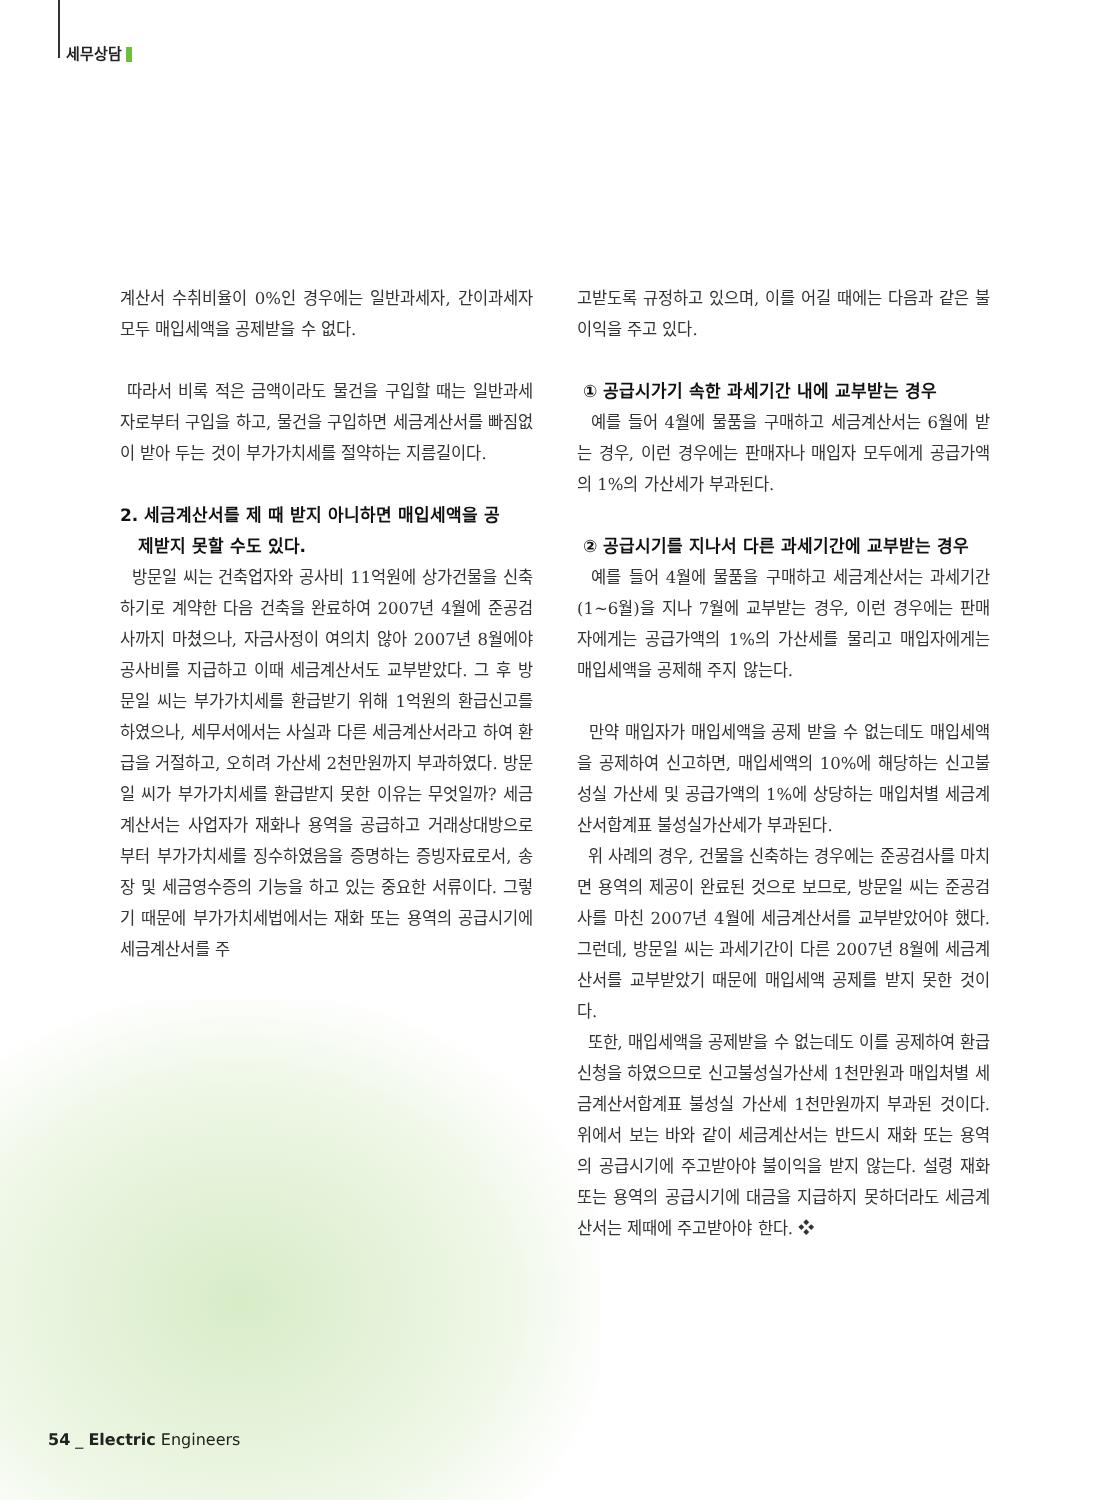세무상담
계산서 수취비율이 0%인 경우에는 일반과세자, 간이과세자 모두 매입세액을 공제받을 수 없다.
따라서 비록 적은 금액이라도 물건을 구입할 때는 일반과세자로부터 구입을 하고, 물건을 구입하면 세금계산서를 빠짐없이 받아 두는 것이 부가가치세를 절약하는 지름길이다.
2. 세금계산서를 제 때 받지 아니하면 매입세액을 공
제받지 못할 수도 있다.
방문일 씨는 건축업자와 공사비 11억원에 상가건물을 신축하기로 계약한 다음 건축을 완료하여 2007년 4월에 준공검사까지 마쳤으나, 자금사정이 여의치 않아 2007년 8월에야 공사비를 지급하고 이때 세금계산서도 교부받았다. 그 후 방문일 씨는 부가가치세를 환급받기 위해 1억원의 환급신고를 하였으나, 세무서에서는 사실과 다른 세금계산서라고 하여 환급을 거절하고, 오히려 가산세 2천만원까지 부과하였다. 방문일 씨가 부가가치세를 환급받지 못한 이유는 무엇일까? 세금계산서는 사업자가 재화나 용역을 공급하고 거래상대방으로부터 부가가치세를 징수하였음을 증명하는 증빙자료로서, 송장 및 세금영수증의 기능을 하고 있는 중요한 서류이다. 그렇기 때문에 부가가치세법에서는 재화 또는 용역의 공급시기에 세금계산서를 주
고받도록 규정하고 있으며, 이를 어길 때에는 다음과 같은 불이익을 주고 있다.
① 공급시가기 속한 과세기간 내에 교부받는 경우
예를 들어 4월에 물품을 구매하고 세금계산서는 6월에 받는 경우, 이런 경우에는 판매자나 매입자 모두에게 공급가액의 1%의 가산세가 부과된다.
② 공급시기를 지나서 다른 과세기간에 교부받는 경우
예를 들어 4월에 물품을 구매하고 세금계산서는 과세기간 (1~6월)을 지나 7월에 교부받는 경우, 이런 경우에는 판매자에게는 공급가액의 1%의 가산세를 물리고 매입자에게는 매입세액을 공제해 주지 않는다.
만약 매입자가 매입세액을 공제 받을 수 없는데도 매입세액을 공제하여 신고하면, 매입세액의 10%에 해당하는 신고불성실 가산세 및 공급가액의 1%에 상당하는 매입처별 세금계산서합계표 불성실가산세가 부과된다.
위 사례의 경우, 건물을 신축하는 경우에는 준공검사를 마치면 용역의 제공이 완료된 것으로 보므로, 방문일 씨는 준공검사를 마친 2007년 4월에 세금계산서를 교부받았어야 했다. 그런데, 방문일 씨는 과세기간이 다른 2007년 8월에 세금계산서를 교부받았기 때문에 매입세액 공제를 받지 못한 것이다.
또한, 매입세액을 공제받을 수 없는데도 이를 공제하여 환급신청을 하였으므로 신고불성실가산세 1천만원과 매입처별 세금계산서합계표 불성실 가산세 1천만원까지 부과된 것이다. 위에서 보는 바와 같이 세금계산서는 반드시 재화 또는 용역의 공급시기에 주고받아야 불이익을 받지 않는다. 설령 재화 또는 용역의 공급시기에 대금을 지급하지 못하더라도 세금계산서는 제때에 주고받아야 한다. ❖
54 _ Electric Engineers